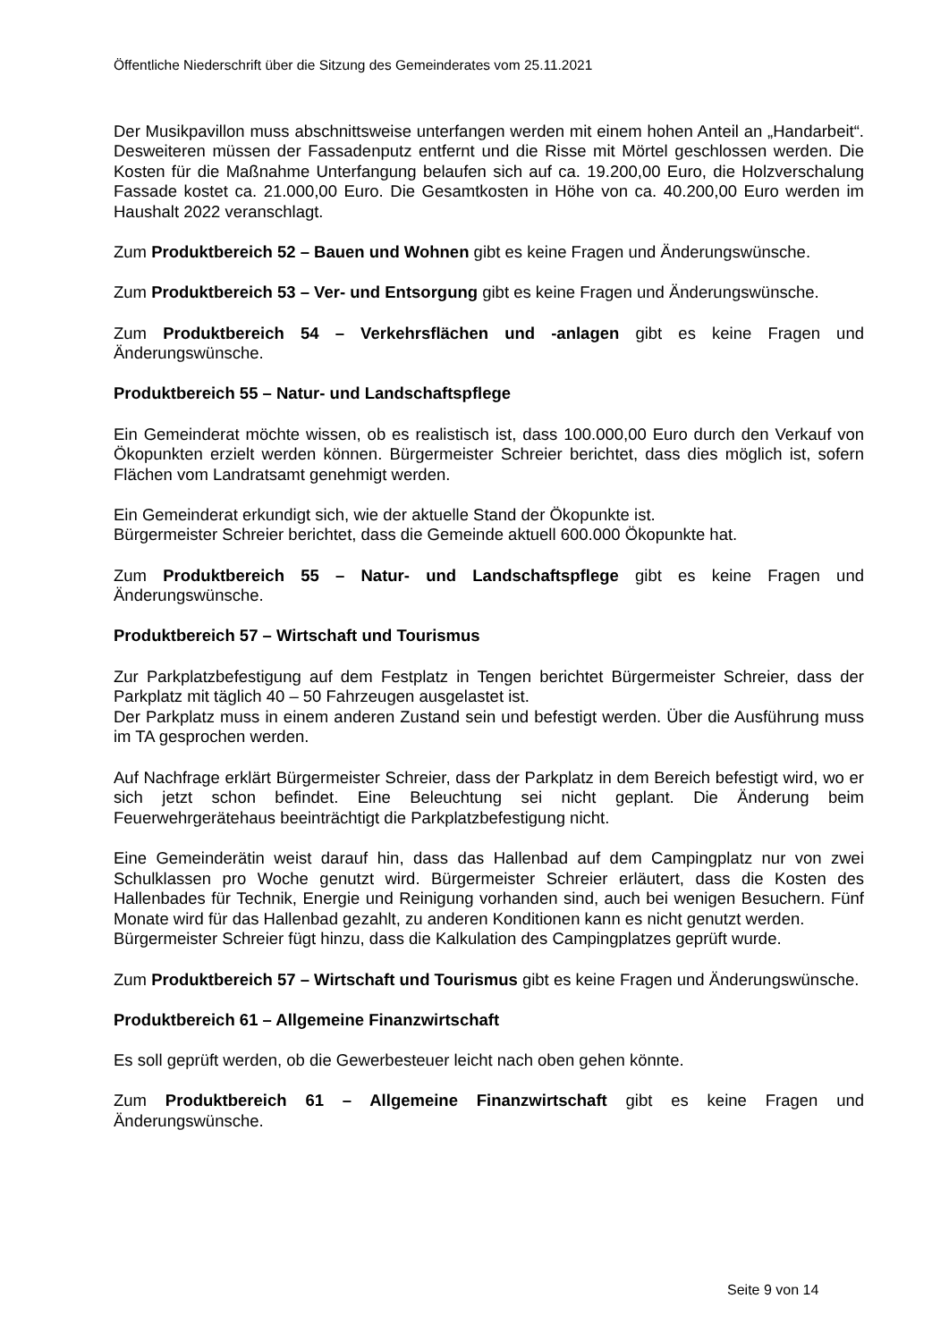Öffentliche Niederschrift über die Sitzung des Gemeinderates vom 25.11.2021
Der Musikpavillon muss abschnittsweise unterfangen werden mit einem hohen Anteil an „Handarbeit“. Desweiteren müssen der Fassadenputz entfernt und die Risse mit Mörtel geschlossen werden. Die Kosten für die Maßnahme Unterfangung belaufen sich auf ca. 19.200,00 Euro, die Holzverschalung Fassade kostet ca. 21.000,00 Euro. Die Gesamtkosten in Höhe von ca. 40.200,00 Euro werden im Haushalt 2022 veranschlagt.
Zum Produktbereich 52 – Bauen und Wohnen gibt es keine Fragen und Änderungswünsche.
Zum Produktbereich 53 – Ver- und Entsorgung gibt es keine Fragen und Änderungswünsche.
Zum Produktbereich 54 – Verkehrsflächen und -anlagen gibt es keine Fragen und Änderungswünsche.
Produktbereich 55 – Natur- und Landschaftspflege
Ein Gemeinderat möchte wissen, ob es realistisch ist, dass 100.000,00 Euro durch den Verkauf von Ökopunkten erzielt werden können. Bürgermeister Schreier berichtet, dass dies möglich ist, sofern Flächen vom Landratsamt genehmigt werden.
Ein Gemeinderat erkundigt sich, wie der aktuelle Stand der Ökopunkte ist.
Bürgermeister Schreier berichtet, dass die Gemeinde aktuell 600.000 Ökopunkte hat.
Zum Produktbereich 55 – Natur- und Landschaftspflege gibt es keine Fragen und Änderungswünsche.
Produktbereich 57 – Wirtschaft und Tourismus
Zur Parkplatzbefestigung auf dem Festplatz in Tengen berichtet Bürgermeister Schreier, dass der Parkplatz mit täglich 40 – 50 Fahrzeugen ausgelastet ist.
Der Parkplatz muss in einem anderen Zustand sein und befestigt werden. Über die Ausführung muss im TA gesprochen werden.
Auf Nachfrage erklärt Bürgermeister Schreier, dass der Parkplatz in dem Bereich befestigt wird, wo er sich jetzt schon befindet. Eine Beleuchtung sei nicht geplant. Die Änderung beim Feuerwehrgerätehaus beeinträchtigt die Parkplatzbefestigung nicht.
Eine Gemeinderätin weist darauf hin, dass das Hallenbad auf dem Campingplatz nur von zwei Schulklassen pro Woche genutzt wird. Bürgermeister Schreier erläutert, dass die Kosten des Hallenbades für Technik, Energie und Reinigung vorhanden sind, auch bei wenigen Besuchern. Fünf Monate wird für das Hallenbad gezahlt, zu anderen Konditionen kann es nicht genutzt werden.
Bürgermeister Schreier fügt hinzu, dass die Kalkulation des Campingplatzes geprüft wurde.
Zum Produktbereich 57 – Wirtschaft und Tourismus gibt es keine Fragen und Änderungswünsche.
Produktbereich 61 – Allgemeine Finanzwirtschaft
Es soll geprüft werden, ob die Gewerbesteuer leicht nach oben gehen könnte.
Zum Produktbereich 61 – Allgemeine Finanzwirtschaft gibt es keine Fragen und Änderungswünsche.
Seite 9 von 14